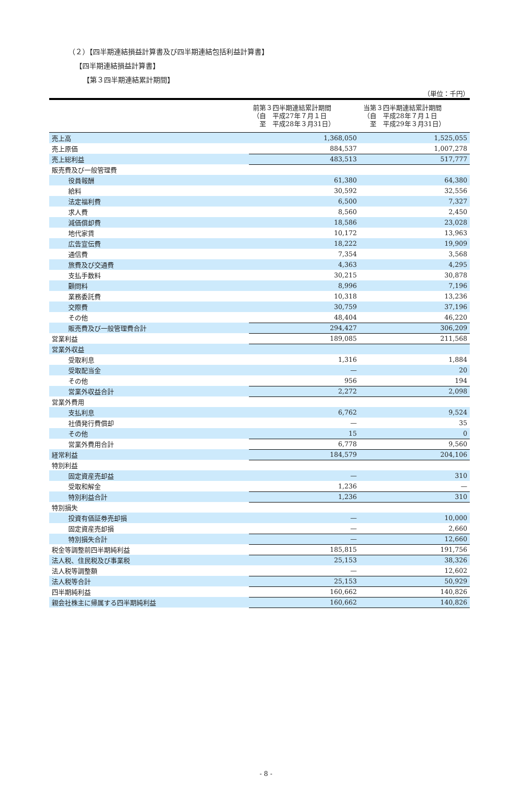（２）【四半期連結損益計算書及び四半期連結包括利益計算書】
【四半期連結損益計算書】
【第３四半期連結累計期間】
（単位：千円）
| | 前第３四半期連結累計期間 （自 平成27年７月１日 至 平成28年３月31日） | 当第３四半期連結累計期間 （自 平成28年７月１日 至 平成29年３月31日） |
| --- | --- | --- |
| 売上高 | 1,368,050 | 1,525,055 |
| 売上原価 | 884,537 | 1,007,278 |
| 売上総利益 | 483,513 | 517,777 |
| 販売費及び一般管理費 | | |
| 役員報酬 | 61,380 | 64,380 |
| 給料 | 30,592 | 32,556 |
| 法定福利費 | 6,500 | 7,327 |
| 求人費 | 8,560 | 2,450 |
| 減価償却費 | 18,586 | 23,028 |
| 地代家賃 | 10,172 | 13,963 |
| 広告宣伝費 | 18,222 | 19,909 |
| 通信費 | 7,354 | 3,568 |
| 旅費及び交通費 | 4,363 | 4,295 |
| 支払手数料 | 30,215 | 30,878 |
| 顧問料 | 8,996 | 7,196 |
| 業務委託費 | 10,318 | 13,236 |
| 交際費 | 30,759 | 37,196 |
| その他 | 48,404 | 46,220 |
| 販売費及び一般管理費合計 | 294,427 | 306,209 |
| 営業利益 | 189,085 | 211,568 |
| 営業外収益 | | |
| 受取利息 | 1,316 | 1,884 |
| 受取配当金 | — | 20 |
| その他 | 956 | 194 |
| 営業外収益合計 | 2,272 | 2,098 |
| 営業外費用 | | |
| 支払利息 | 6,762 | 9,524 |
| 社債発行費償却 | — | 35 |
| その他 | 15 | 0 |
| 営業外費用合計 | 6,778 | 9,560 |
| 経常利益 | 184,579 | 204,106 |
| 特別利益 | | |
| 固定資産売却益 | — | 310 |
| 受取和解金 | 1,236 | — |
| 特別利益合計 | 1,236 | 310 |
| 特別損失 | | |
| 投資有価証券売却損 | — | 10,000 |
| 固定資産売却損 | — | 2,660 |
| 特別損失合計 | — | 12,660 |
| 税金等調整前四半期純利益 | 185,815 | 191,756 |
| 法人税、住民税及び事業税 | 25,153 | 38,326 |
| 法人税等調整額 | — | 12,602 |
| 法人税等合計 | 25,153 | 50,929 |
| 四半期純利益 | 160,662 | 140,826 |
| 親会社株主に帰属する四半期純利益 | 160,662 | 140,826 |
- 8 -